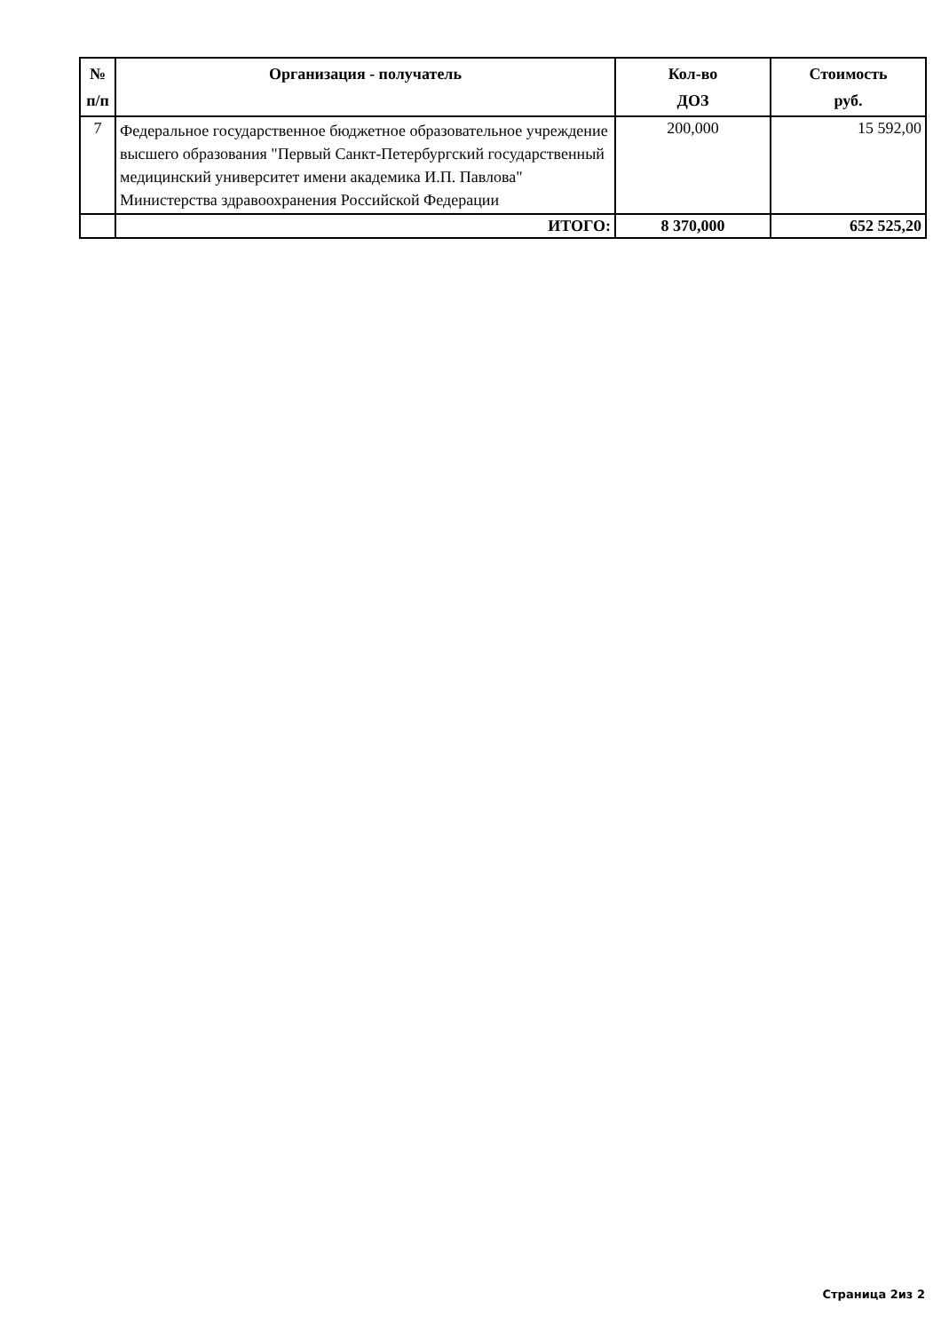| № п/п | Организация - получатель | Кол-во ДОЗ | Стоимость руб. |
| --- | --- | --- | --- |
| 7 | Федеральное государственное бюджетное образовательное учреждение высшего образования "Первый Санкт-Петербургский государственный медицинский университет имени академика И.П. Павлова" Министерства здравоохранения Российской Федерации | 200,000 | 15 592,00 |
| | ИТОГО: | 8 370,000 | 652 525,20 |
Страница 2из 2